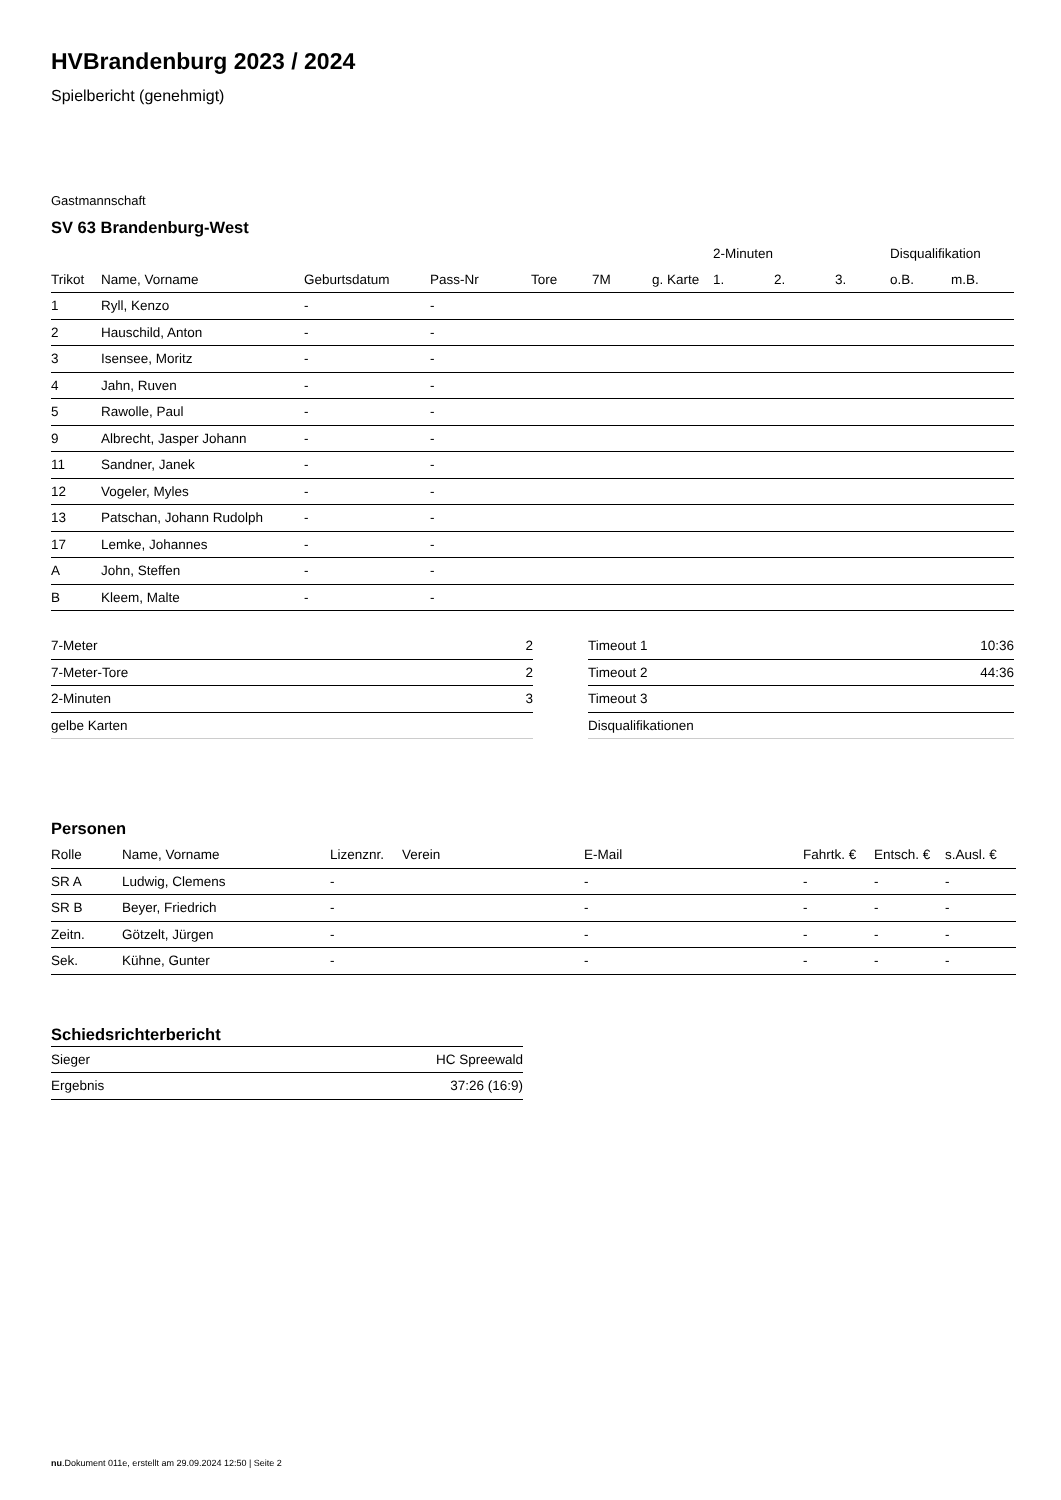HVBrandenburg 2023 / 2024
Spielbericht (genehmigt)
Gastmannschaft
SV 63 Brandenburg-West
| | | | | | | | 2-Minuten | | | Disqualifikation | |
| Trikot | Name, Vorname | Geburtsdatum | Pass-Nr | Tore | 7M | g. Karte | 1. | 2. | 3. | o.B. | m.B. |
| 1 | Ryll, Kenzo | - | - | | | | | | | | |
| 2 | Hauschild, Anton | - | - | | | | | | | | |
| 3 | Isensee, Moritz | - | - | | | | | | | | |
| 4 | Jahn, Ruven | - | - | | | | | | | | |
| 5 | Rawolle, Paul | - | - | | | | | | | | |
| 9 | Albrecht, Jasper Johann | - | - | | | | | | | | |
| 11 | Sandner, Janek | - | - | | | | | | | | |
| 12 | Vogeler, Myles | - | - | | | | | | | | |
| 13 | Patschan, Johann Rudolph | - | - | | | | | | | | |
| 17 | Lemke, Johannes | - | - | | | | | | | | |
| A | John, Steffen | - | - | | | | | | | | |
| B | Kleem, Malte | - | - | | | | | | | | |
| 7-Meter | 2 |
| 7-Meter-Tore | 2 |
| 2-Minuten | 3 |
| gelbe Karten | |
| Timeout 1 | 10:36 |
| Timeout 2 | 44:36 |
| Timeout 3 | |
| Disqualifikationen | |
Personen
| Rolle | Name, Vorname | Lizenznr. | Verein | E-Mail | Fahrtk. € | Entsch. € | s.Ausl. € |
| --- | --- | --- | --- | --- | --- | --- | --- |
| SR A | Ludwig, Clemens | - | | - | - | - | - |
| SR B | Beyer, Friedrich | - | | - | - | - | - |
| Zeitn. | Götzelt, Jürgen | - | | - | - | - | - |
| Sek. | Kühne, Gunter | - | | - | - | - | - |
Schiedsrichterbericht
| Sieger | HC Spreewald |
| Ergebnis | 37:26 (16:9) |
nu.Dokument 011e, erstellt am 29.09.2024 12:50 | Seite 2